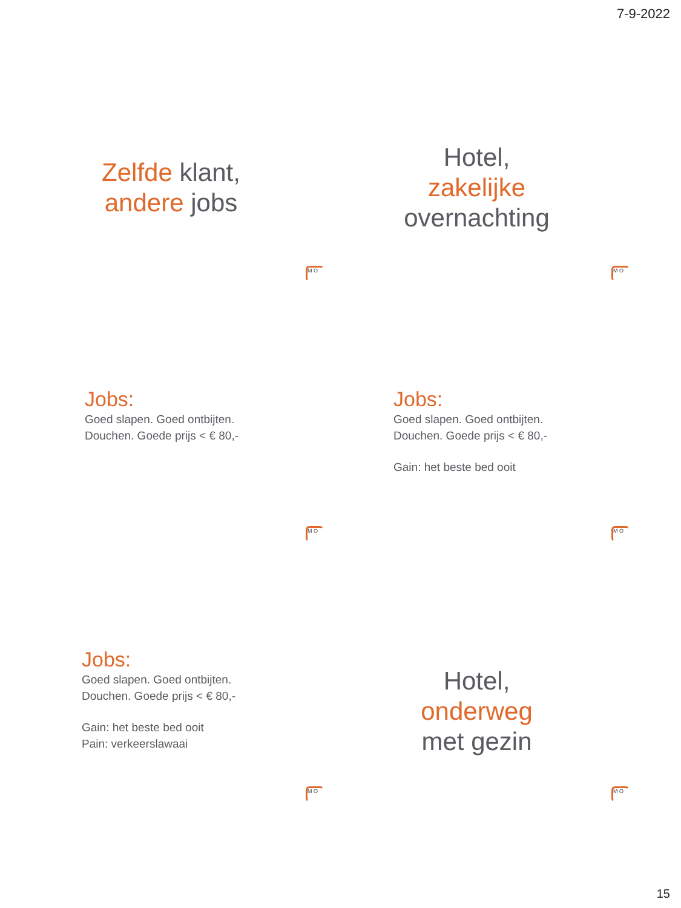7-9-2022
Zelfde klant,
andere jobs
M O
Hotel,
zakelijke
overnachting
M O
Jobs:
Goed slapen. Goed ontbijten.
Douchen. Goede prijs < € 80,-
M O
Jobs:
Goed slapen. Goed ontbijten.
Douchen. Goede prijs < € 80,-
Gain: het beste bed ooit
M O
Jobs:
Goed slapen. Goed ontbijten.
Douchen. Goede prijs < € 80,-
Gain: het beste bed ooit
Pain: verkeerslawaai
M O
Hotel,
onderweg
met gezin
M O
15